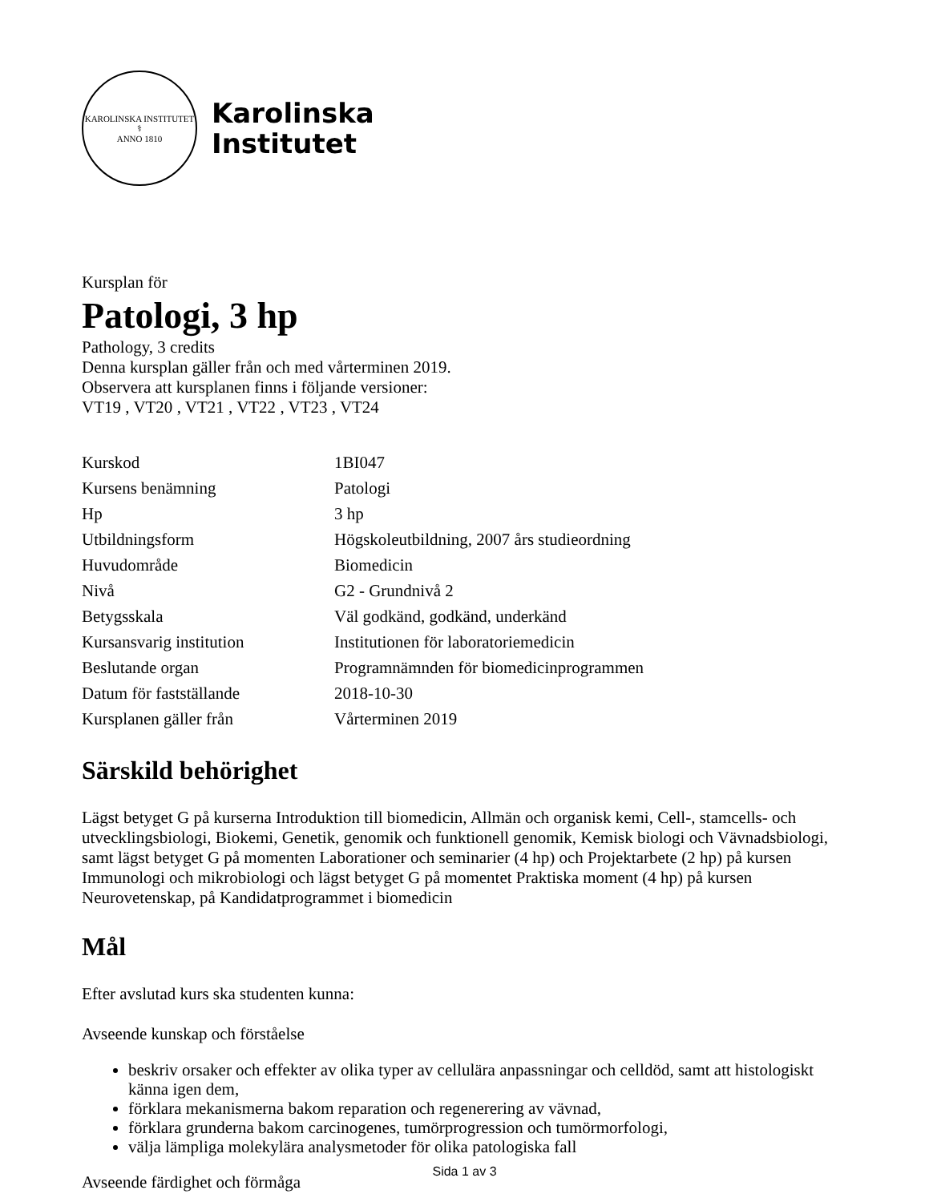KAROLINSKA INSTITUTET
⚕
ANNO 1810
Karolinska
Institutet
Kursplan för
Patologi, 3 hp
Pathology, 3 credits
Denna kursplan gäller från och med vårterminen 2019.
Observera att kursplanen finns i följande versioner:
VT19 , VT20 , VT21 , VT22 , VT23 , VT24
| Kurskod | 1BI047 |
| Kursens benämning | Patologi |
| Hp | 3 hp |
| Utbildningsform | Högskoleutbildning, 2007 års studieordning |
| Huvudområde | Biomedicin |
| Nivå | G2 - Grundnivå 2 |
| Betygsskala | Väl godkänd, godkänd, underkänd |
| Kursansvarig institution | Institutionen för laboratoriemedicin |
| Beslutande organ | Programnämnden för biomedicinprogrammen |
| Datum för fastställande | 2018-10-30 |
| Kursplanen gäller från | Vårterminen 2019 |
Särskild behörighet
Lägst betyget G på kurserna Introduktion till biomedicin, Allmän och organisk kemi, Cell-, stamcells- och utvecklingsbiologi, Biokemi, Genetik, genomik och funktionell genomik, Kemisk biologi och Vävnadsbiologi, samt lägst betyget G på momenten Laborationer och seminarier (4 hp) och Projektarbete (2 hp) på kursen Immunologi och mikrobiologi och lägst betyget G på momentet Praktiska moment (4 hp) på kursen Neurovetenskap, på Kandidatprogrammet i biomedicin
Mål
Efter avslutad kurs ska studenten kunna:
Avseende kunskap och förståelse
beskriv orsaker och effekter av olika typer av cellulära anpassningar och celldöd, samt att histologiskt känna igen dem,
förklara mekanismerna bakom reparation och regenerering av vävnad,
förklara grunderna bakom carcinogenes, tumörprogression och tumörmorfologi,
välja lämpliga molekylära analysmetoder för olika patologiska fall
Avseende färdighet och förmåga
Sida 1 av 3